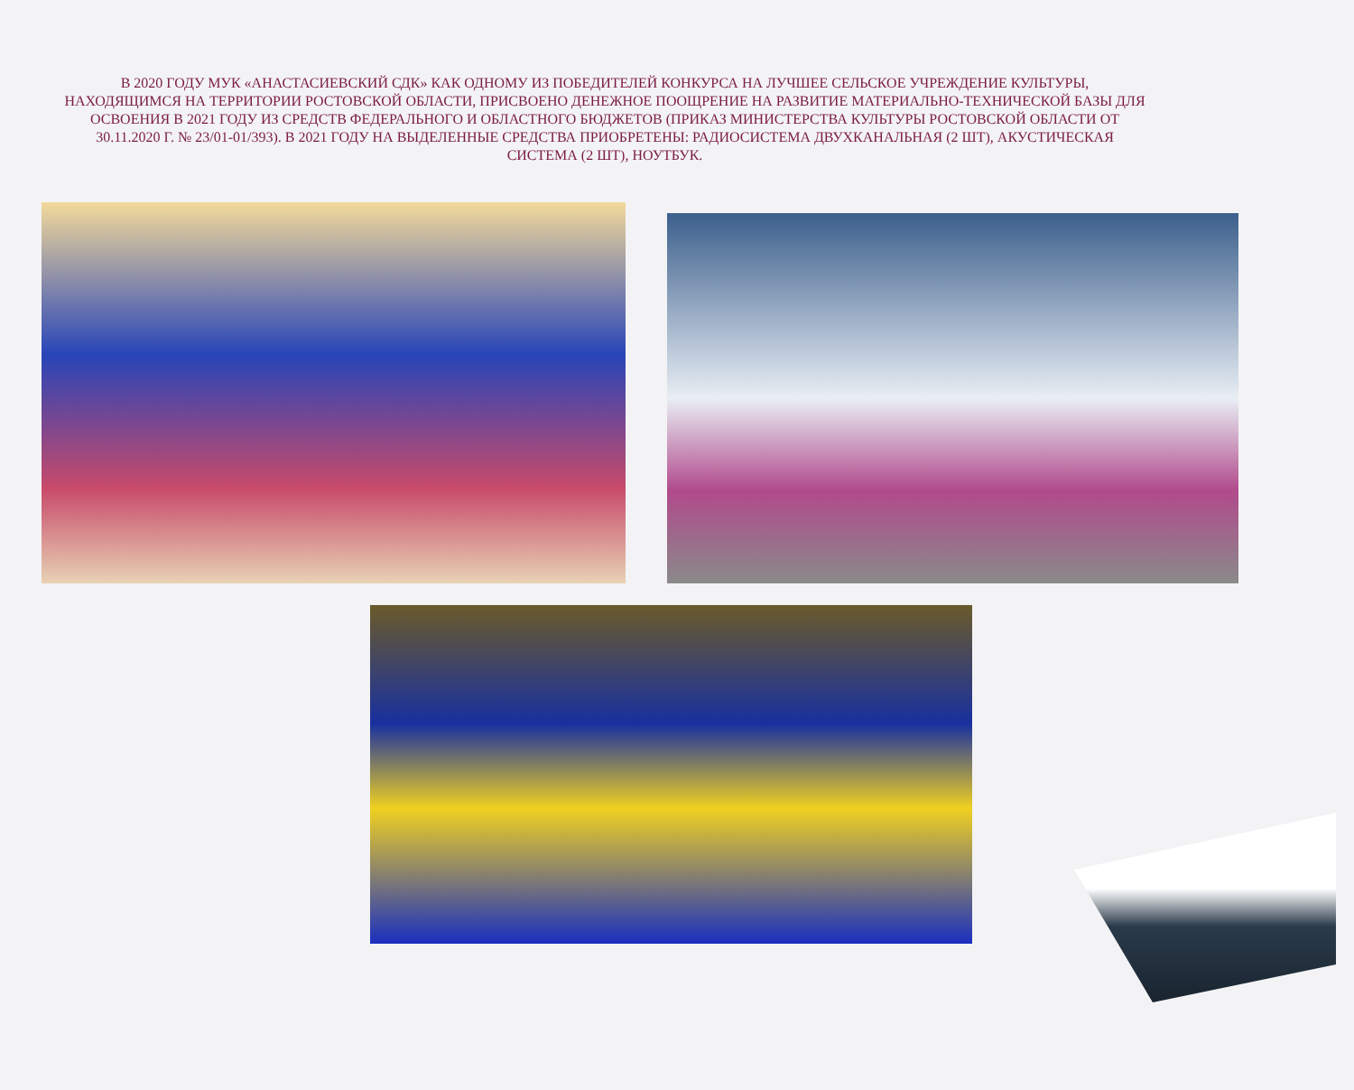В 2020 ГОДУ МУК «АНАСТАСИЕВСКИЙ СДК» КАК ОДНОМУ ИЗ ПОБЕДИТЕЛЕЙ КОНКУРСА НА ЛУЧШЕЕ СЕЛЬСКОЕ УЧРЕЖДЕНИЕ КУЛЬТУРЫ, НАХОДЯЩИМСЯ НА ТЕРРИТОРИИ РОСТОВСКОЙ ОБЛАСТИ, ПРИСВОЕНО ДЕНЕЖНОЕ ПООЩРЕНИЕ НА РАЗВИТИЕ МАТЕРИАЛЬНО-ТЕХНИЧЕСКОЙ БАЗЫ ДЛЯ ОСВОЕНИЯ В 2021 ГОДУ ИЗ СРЕДСТВ ФЕДЕРАЛЬНОГО И ОБЛАСТНОГО БЮДЖЕТОВ (ПРИКАЗ МИНИСТЕРСТВА КУЛЬТУРЫ РОСТОВСКОЙ ОБЛАСТИ ОТ 30.11.2020 Г. № 23/01-01/393). В 2021 ГОДУ НА ВЫДЕЛЕННЫЕ СРЕДСТВА ПРИОБРЕТЕНЫ: РАДИОСИСТЕМА ДВУХКАНАЛЬНАЯ (2 ШТ), АКУСТИЧЕСКАЯ СИСТЕМА (2 ШТ), НОУТБУК.